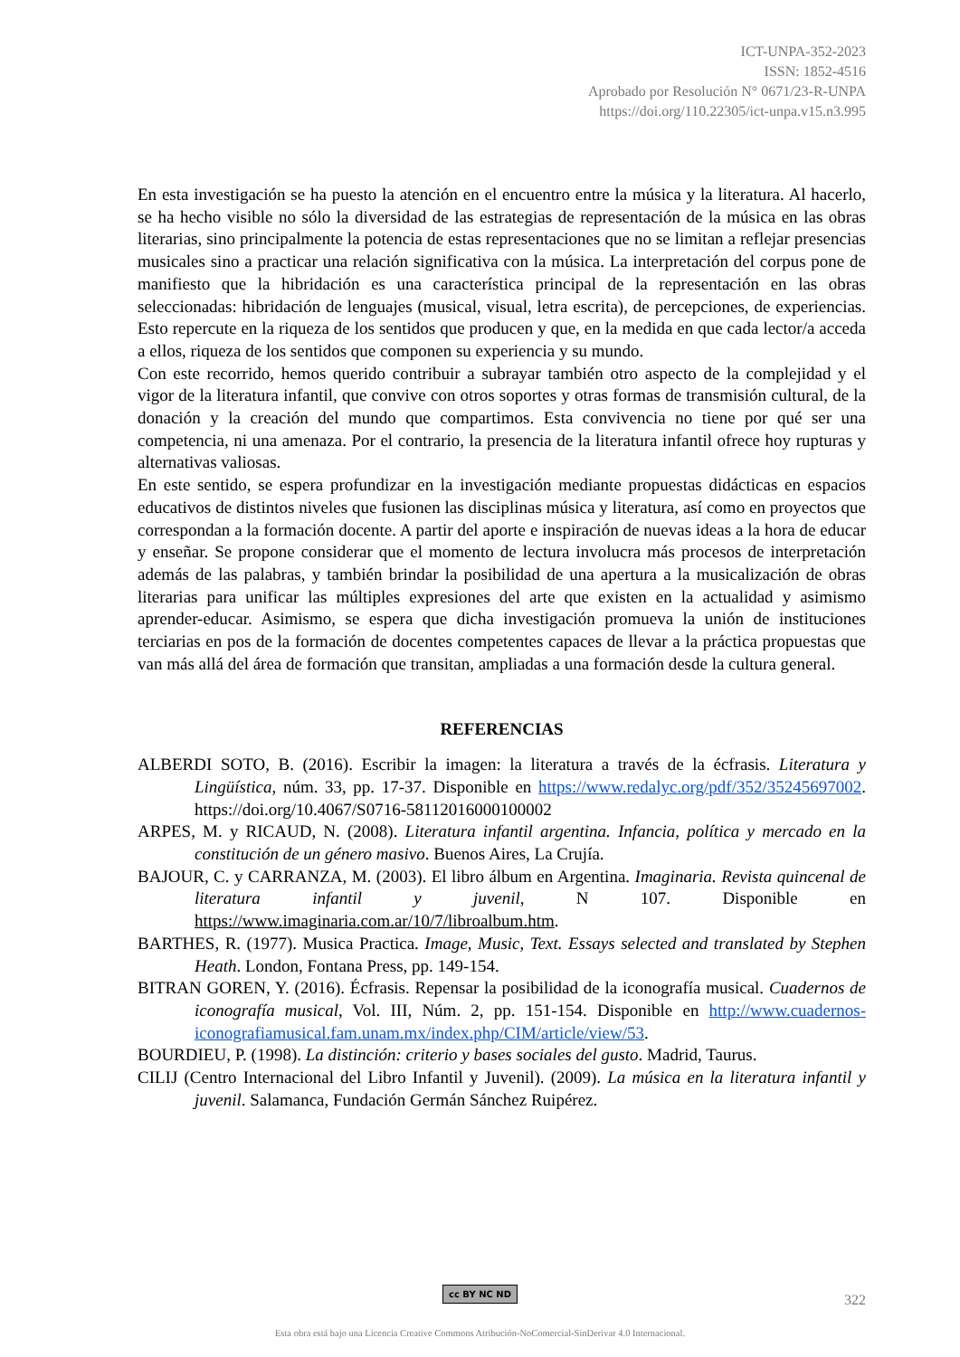ICT-UNPA-352-2023
ISSN: 1852-4516
Aprobado por Resolución N° 0671/23-R-UNPA
https://doi.org/110.22305/ict-unpa.v15.n3.995
En esta investigación se ha puesto la atención en el encuentro entre la música y la literatura. Al hacerlo, se ha hecho visible no sólo la diversidad de las estrategias de representación de la música en las obras literarias, sino principalmente la potencia de estas representaciones que no se limitan a reflejar presencias musicales sino a practicar una relación significativa con la música. La interpretación del corpus pone de manifiesto que la hibridación es una característica principal de la representación en las obras seleccionadas: hibridación de lenguajes (musical, visual, letra escrita), de percepciones, de experiencias. Esto repercute en la riqueza de los sentidos que producen y que, en la medida en que cada lector/a acceda a ellos, riqueza de los sentidos que componen su experiencia y su mundo.
Con este recorrido, hemos querido contribuir a subrayar también otro aspecto de la complejidad y el vigor de la literatura infantil, que convive con otros soportes y otras formas de transmisión cultural, de la donación y la creación del mundo que compartimos. Esta convivencia no tiene por qué ser una competencia, ni una amenaza. Por el contrario, la presencia de la literatura infantil ofrece hoy rupturas y alternativas valiosas.
En este sentido, se espera profundizar en la investigación mediante propuestas didácticas en espacios educativos de distintos niveles que fusionen las disciplinas música y literatura, así como en proyectos que correspondan a la formación docente. A partir del aporte e inspiración de nuevas ideas a la hora de educar y enseñar. Se propone considerar que el momento de lectura involucra más procesos de interpretación además de las palabras, y también brindar la posibilidad de una apertura a la musicalización de obras literarias para unificar las múltiples expresiones del arte que existen en la actualidad y asimismo aprender-educar. Asimismo, se espera que dicha investigación promueva la unión de instituciones terciarias en pos de la formación de docentes competentes capaces de llevar a la práctica propuestas que van más allá del área de formación que transitan, ampliadas a una formación desde la cultura general.
REFERENCIAS
ALBERDI SOTO, B. (2016). Escribir la imagen: la literatura a través de la écfrasis. Literatura y Lingüística, núm. 33, pp. 17-37. Disponible en https://www.redalyc.org/pdf/352/35245697002. https://doi.org/10.4067/S0716-58112016000100002
ARPES, M. y RICAUD, N. (2008). Literatura infantil argentina. Infancia, política y mercado en la constitución de un género masivo. Buenos Aires, La Crujía.
BAJOUR, C. y CARRANZA, M. (2003). El libro álbum en Argentina. Imaginaria. Revista quincenal de literatura infantil y juvenil, N 107. Disponible en https://www.imaginaria.com.ar/10/7/libroalbum.htm.
BARTHES, R. (1977). Musica Practica. Image, Music, Text. Essays selected and translated by Stephen Heath. London, Fontana Press, pp. 149-154.
BITRAN GOREN, Y. (2016). Écfrasis. Repensar la posibilidad de la iconografía musical. Cuadernos de iconografía musical, Vol. III, Núm. 2, pp. 151-154. Disponible en http://www.cuadernos-iconografiamusical.fam.unam.mx/index.php/CIM/article/view/53.
BOURDIEU, P. (1998). La distinción: criterio y bases sociales del gusto. Madrid, Taurus.
CILIJ (Centro Internacional del Libro Infantil y Juvenil). (2009). La música en la literatura infantil y juvenil. Salamanca, Fundación Germán Sánchez Ruipérez.
cc BY NC ND 322
Esta obra está bajo una Licencia Creative Commons Atribución-NoComercial-SinDerivar 4.0 Internacional.